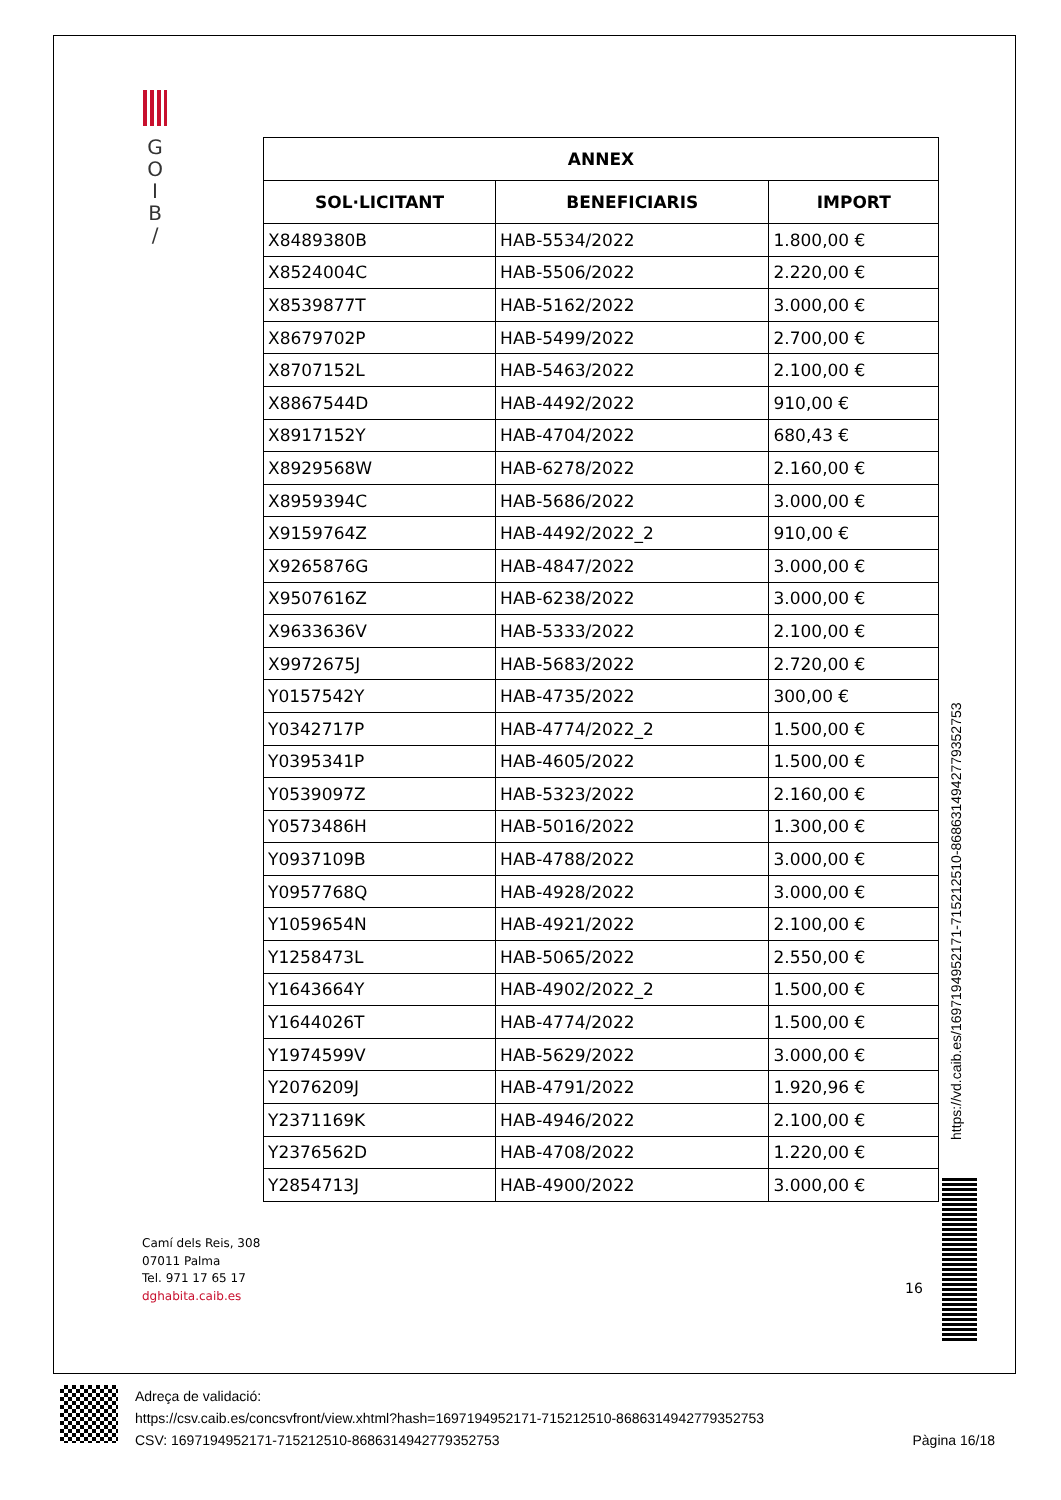G
O
I
B
/
| ANNEX | | |
| --- | --- | --- |
| SOL·LICITANT | BENEFICIARIS | IMPORT |
| X8489380B | HAB-5534/2022 | 1.800,00 € |
| X8524004C | HAB-5506/2022 | 2.220,00 € |
| X8539877T | HAB-5162/2022 | 3.000,00 € |
| X8679702P | HAB-5499/2022 | 2.700,00 € |
| X8707152L | HAB-5463/2022 | 2.100,00 € |
| X8867544D | HAB-4492/2022 | 910,00 € |
| X8917152Y | HAB-4704/2022 | 680,43 € |
| X8929568W | HAB-6278/2022 | 2.160,00 € |
| X8959394C | HAB-5686/2022 | 3.000,00 € |
| X9159764Z | HAB-4492/2022_2 | 910,00 € |
| X9265876G | HAB-4847/2022 | 3.000,00 € |
| X9507616Z | HAB-6238/2022 | 3.000,00 € |
| X9633636V | HAB-5333/2022 | 2.100,00 € |
| X9972675J | HAB-5683/2022 | 2.720,00 € |
| Y0157542Y | HAB-4735/2022 | 300,00 € |
| Y0342717P | HAB-4774/2022_2 | 1.500,00 € |
| Y0395341P | HAB-4605/2022 | 1.500,00 € |
| Y0539097Z | HAB-5323/2022 | 2.160,00 € |
| Y0573486H | HAB-5016/2022 | 1.300,00 € |
| Y0937109B | HAB-4788/2022 | 3.000,00 € |
| Y0957768Q | HAB-4928/2022 | 3.000,00 € |
| Y1059654N | HAB-4921/2022 | 2.100,00 € |
| Y1258473L | HAB-5065/2022 | 2.550,00 € |
| Y1643664Y | HAB-4902/2022_2 | 1.500,00 € |
| Y1644026T | HAB-4774/2022 | 1.500,00 € |
| Y1974599V | HAB-5629/2022 | 3.000,00 € |
| Y2076209J | HAB-4791/2022 | 1.920,96 € |
| Y2371169K | HAB-4946/2022 | 2.100,00 € |
| Y2376562D | HAB-4708/2022 | 1.220,00 € |
| Y2854713J | HAB-4900/2022 | 3.000,00 € |
https://vd.caib.es/1697194952171-715212510-8686314942779352753
Camí dels Reis, 308
07011 Palma
Tel. 971 17 65 17
dghabita.caib.es
16
Adreça de validació:
https://csv.caib.es/concsvfront/view.xhtml?hash=1697194952171-715212510-8686314942779352753
CSV: 1697194952171-715212510-8686314942779352753 Pàgina 16/18